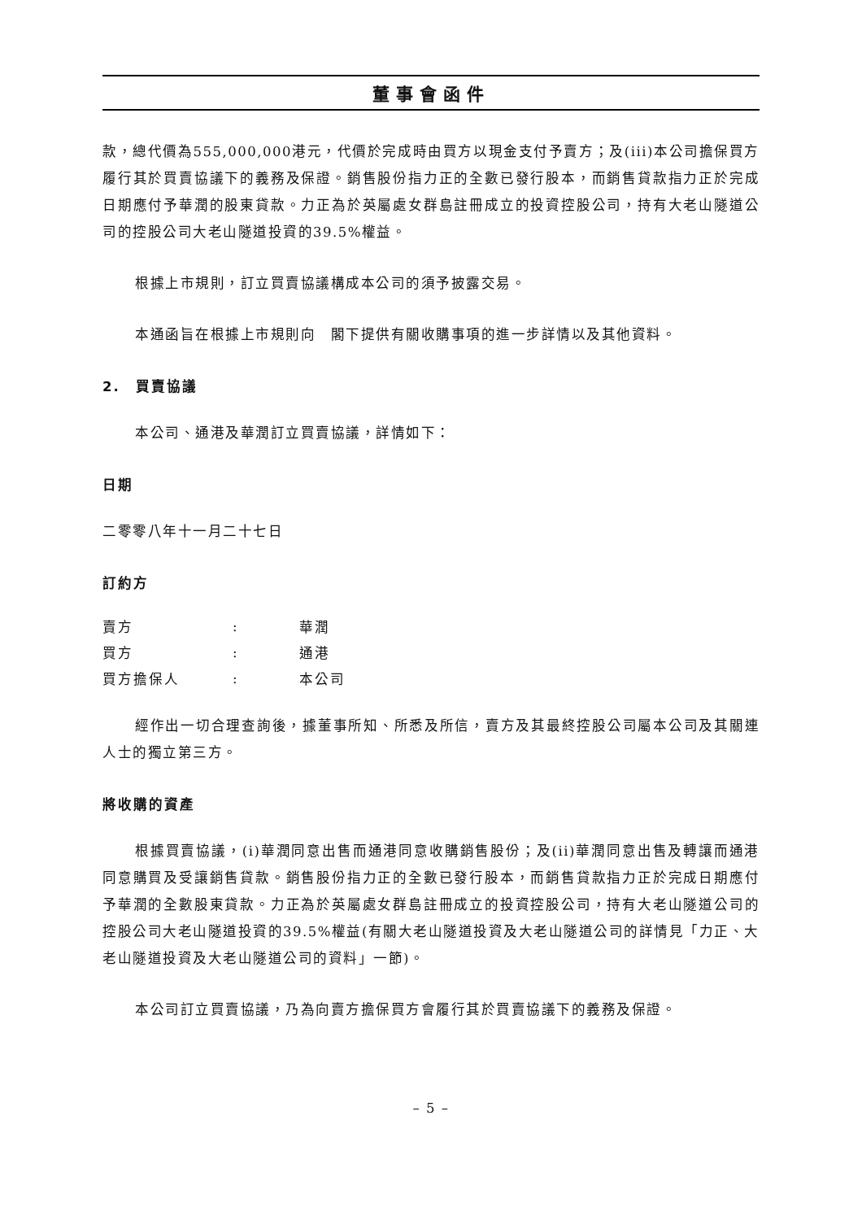董事會函件
款，總代價為555,000,000港元，代價於完成時由買方以現金支付予賣方；及(iii)本公司擔保買方履行其於買賣協議下的義務及保證。銷售股份指力正的全數已發行股本，而銷售貸款指力正於完成日期應付予華潤的股東貸款。力正為於英屬處女群島註冊成立的投資控股公司，持有大老山隧道公司的控股公司大老山隧道投資的39.5%權益。
根據上市規則，訂立買賣協議構成本公司的須予披露交易。
本通函旨在根據上市規則向　閣下提供有關收購事項的進一步詳情以及其他資料。
2.　買賣協議
本公司、通港及華潤訂立買賣協議，詳情如下：
日期
二零零八年十一月二十七日
訂約方
| 賣方 | : | 華潤 |
| 買方 | : | 通港 |
| 買方擔保人 | : | 本公司 |
經作出一切合理查詢後，據董事所知、所悉及所信，賣方及其最終控股公司屬本公司及其關連人士的獨立第三方。
將收購的資產
根據買賣協議，(i)華潤同意出售而通港同意收購銷售股份；及(ii)華潤同意出售及轉讓而通港同意購買及受讓銷售貸款。銷售股份指力正的全數已發行股本，而銷售貸款指力正於完成日期應付予華潤的全數股東貸款。力正為於英屬處女群島註冊成立的投資控股公司，持有大老山隧道公司的控股公司大老山隧道投資的39.5%權益(有關大老山隧道投資及大老山隧道公司的詳情見「力正、大老山隧道投資及大老山隧道公司的資料」一節)。
本公司訂立買賣協議，乃為向賣方擔保買方會履行其於買賣協議下的義務及保證。
– 5 –